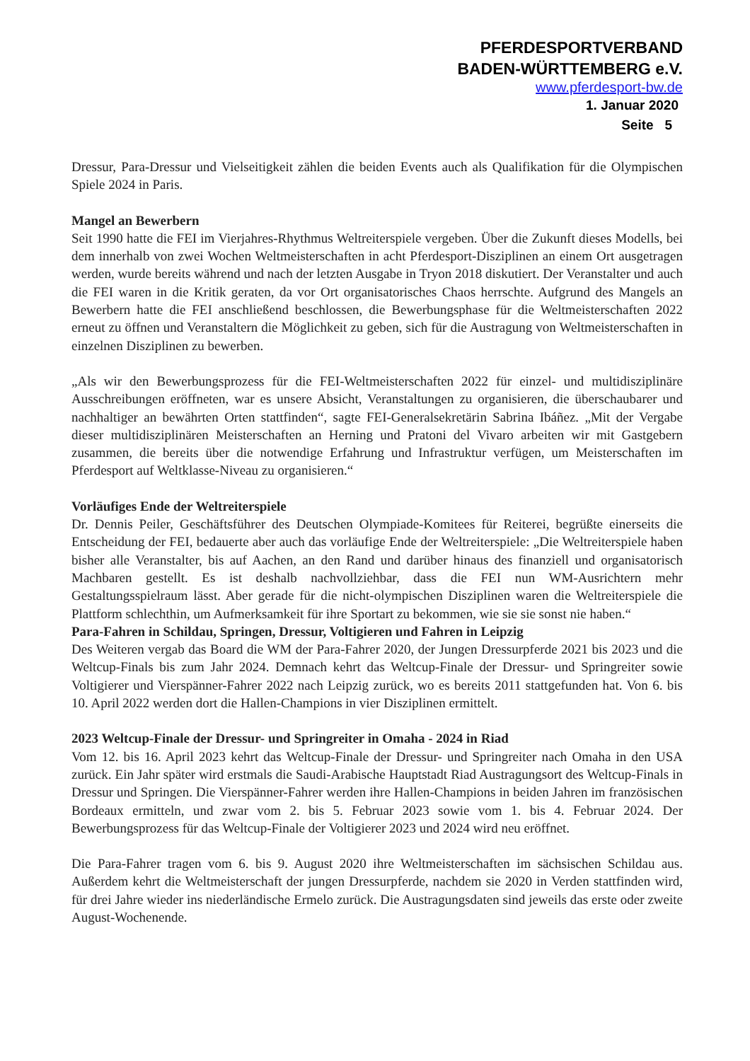PFERDESPORTVERBAND
BADEN-WÜRTTEMBERG e.V.
www.pferdesport-bw.de
1. Januar 2020
Seite 5
Dressur, Para-Dressur und Vielseitigkeit zählen die beiden Events auch als Qualifikation für die Olympischen Spiele 2024 in Paris.
Mangel an Bewerbern
Seit 1990 hatte die FEI im Vierjahres-Rhythmus Weltreiterspiele vergeben. Über die Zukunft dieses Modells, bei dem innerhalb von zwei Wochen Weltmeisterschaften in acht Pferdesport-Disziplinen an einem Ort ausgetragen werden, wurde bereits während und nach der letzten Ausgabe in Tryon 2018 diskutiert. Der Veranstalter und auch die FEI waren in die Kritik geraten, da vor Ort organisatorisches Chaos herrschte. Aufgrund des Mangels an Bewerbern hatte die FEI anschließend beschlossen, die Bewerbungsphase für die Weltmeisterschaften 2022 erneut zu öffnen und Veranstaltern die Möglichkeit zu geben, sich für die Austragung von Weltmeisterschaften in einzelnen Disziplinen zu bewerben.
„Als wir den Bewerbungsprozess für die FEI-Weltmeisterschaften 2022 für einzel- und multidisziplinäre Ausschreibungen eröffneten, war es unsere Absicht, Veranstaltungen zu organisieren, die überschaubarer und nachhaltiger an bewährten Orten stattfinden“, sagte FEI-Generalsekretärin Sabrina Ibáñez. „Mit der Vergabe dieser multidisziplinären Meisterschaften an Herning und Pratoni del Vivaro arbeiten wir mit Gastgebern zusammen, die bereits über die notwendige Erfahrung und Infrastruktur verfügen, um Meisterschaften im Pferdesport auf Weltklasse-Niveau zu organisieren.“
Vorläufiges Ende der Weltreiterspiele
Dr. Dennis Peiler, Geschäftsführer des Deutschen Olympiade-Komitees für Reiterei, begrüßte einerseits die Entscheidung der FEI, bedauerte aber auch das vorläufige Ende der Weltreiterspiele: „Die Weltreiterspiele haben bisher alle Veranstalter, bis auf Aachen, an den Rand und darüber hinaus des finanziell und organisatorisch Machbaren gestellt. Es ist deshalb nachvollziehbar, dass die FEI nun WM-Ausrichtern mehr Gestaltungsspielraum lässt. Aber gerade für die nicht-olympischen Disziplinen waren die Weltreiterspiele die Plattform schlechthin, um Aufmerksamkeit für ihre Sportart zu bekommen, wie sie sie sonst nie haben.“
Para-Fahren in Schildau, Springen, Dressur, Voltigieren und Fahren in Leipzig
Des Weiteren vergab das Board die WM der Para-Fahrer 2020, der Jungen Dressurpferde 2021 bis 2023 und die Weltcup-Finals bis zum Jahr 2024. Demnach kehrt das Weltcup-Finale der Dressur- und Springreiter sowie Voltigierer und Vierspänner-Fahrer 2022 nach Leipzig zurück, wo es bereits 2011 stattgefunden hat. Von 6. bis 10. April 2022 werden dort die Hallen-Champions in vier Disziplinen ermittelt.
2023 Weltcup-Finale der Dressur- und Springreiter in Omaha - 2024 in Riad
Vom 12. bis 16. April 2023 kehrt das Weltcup-Finale der Dressur- und Springreiter nach Omaha in den USA zurück. Ein Jahr später wird erstmals die Saudi-Arabische Hauptstadt Riad Austragungsort des Weltcup-Finals in Dressur und Springen. Die Vierspänner-Fahrer werden ihre Hallen-Champions in beiden Jahren im französischen Bordeaux ermitteln, und zwar vom 2. bis 5. Februar 2023 sowie vom 1. bis 4. Februar 2024. Der Bewerbungsprozess für das Weltcup-Finale der Voltigierer 2023 und 2024 wird neu eröffnet.
Die Para-Fahrer tragen vom 6. bis 9. August 2020 ihre Weltmeisterschaften im sächsischen Schildau aus. Außerdem kehrt die Weltmeisterschaft der jungen Dressurpferde, nachdem sie 2020 in Verden stattfinden wird, für drei Jahre wieder ins niederländische Ermelo zurück. Die Austragungsdaten sind jeweils das erste oder zweite August-Wochenende.